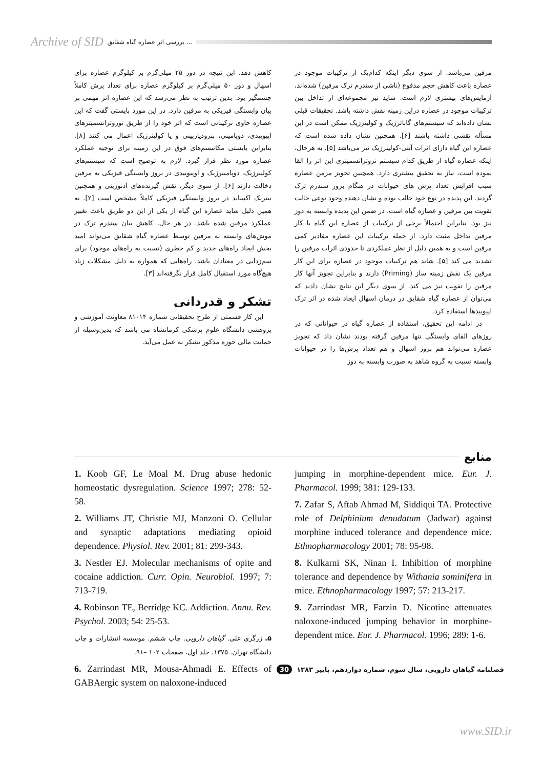Archive of SID بررسی اثر عصاره گیاه شقایق ...
مرفین می‌باشد. از سوی دیگر اینکه کدام‌یک از ترکیبات موجود در عصاره باعث کاهش حجم مدفوع (ناشی از سندرم ترک مرفین) شده‌اند، آزمایش‌های بیشتری لازم است. شاید نیز مجموعه‌ای از تداخل بین ترکیبات موجود در عصاره دراین زمینه نقش داشته باشد. تحقیقات قبلی نشان داده‌اند که سیستم‌های گابائرژیک و کولینرژیک ممکن است در این مسأله نقشی داشته باشند [۶]. همچنین نشان داده شده است که عصاره این گیاه دارای اثرات آنتی-کولینرژیک نیز می‌باشد [۵]. به هرحال، اینکه عصاره گیاه از طریق کدام سیستم نروترانسمیتری این اثر را القا نموده است، نیاز به تحقیق بیشتری دارد. همچنین تجویز مزمن عصاره سبب افزایش تعداد پرش های حیوانات در هنگام بروز سندرم ترک گردید. این پدیده در نوع خود جالب بوده و نشان دهنده وجود نوعی حالت تقویت بین مرفین و عصاره گیاه است. در ضمن این پدیده وابسته به دوز نیز بود. بنابراین احتمالاً برخی از ترکیبات از عصاره این گیاه با کار مرفین تداخل مثبت دارد. از جمله ترکیبات این عصاره مقادیر کمی مرفین است و به همین دلیل از نظر عملکردی تا حدودی اثرات مرفین را تشدید می کند [۵]. شاید هم ترکیبات موجود در عصاره برای این کار مرفین یک نقش زمینه ساز (Priming) دارند و بنابراین تجویز آنها کار مرفین را تقویت نیز می کند. از سوی دیگر این نتایج نشان دادند که می‌توان از عصاره گیاه شقایق در درمان اسهال ایجاد شده در اثر ترک اپیوییدها استفاده کرد.
در ادامه این تحقیق، استفاده از عصاره گیاه در حیواناتی که در روزهای القای وابستگی تنها مرفین گرفته بودند نشان داد که تجویز عصاره می‌تواند هم بروز اسهال و هم تعداد پرش‌ها را در حیوانات وابسته نسبت به گروه شاهد به صورت وابسته به دوز
کاهش دهد. این نتیجه در دوز ۲۵ میلی‌گرم بر کیلوگرم عصاره برای اسهال و دوز ۵۰ میلی‌گرم بر کیلوگرم عصاره برای تعداد پرش کاملاً چشمگیر بود. بدین ترتیب به نظر می‌رسد که این عصاره اثر مهمی بر بیان وابستگی فیزیکی به مرفین دارد. در این مورد بایستی گفت که این عصاره حاوی ترکیباتی است که اثر خود را از طریق نوروترانسمیترهای اپیوییدی، دوپامینی، بنزودیازپینی و یا کولینرژیک اعمال می کنند [۸]. بنابراین بایستی مکانیسم‌های فوق در این زمینه برای توجیه عملکرد عصاره مورد نظر قرار گیرد. لازم به توضیح است که سیستم‌های کولینرژیک، دوپامینرژیک و اوپیوییدی در بروز وابستگی فیزیکی به مرفین دخالت دارند [۶]. از سوی دیگر، نقش گیرنده‌های آدنوزینی و همچنین نیتریک اکساید در بروز وابستگی فیزیکی کاملاً مشخص است [۲]. به همین دلیل شاید عصاره این گیاه از یکی از این دو طریق باعث تغییر عملکرد مرفین شده باشد. در هر حال، کاهش بیان سندرم ترک در موش‌های وابسته به مرفین توسط عصاره گیاه شقایق می‌تواند امید بخش ایجاد راه‌های جدید و کم خطری (نسبت به راه‌های موجود) برای سم‌زدایی در معتادان باشد. راه‌هایی که همواره به دلیل مشکلات زیاد هیچ‌گاه مورد استقبال کامل قرار نگرفته‌اند [۳].
تشکر و قدردانی
این کار قسمتی از طرح تحقیقاتی شماره ۸۱۰۱۴ معاونت آموزشی و پژوهشی دانشگاه علوم پزشکی کرمانشاه می باشد که بدین‌وسیله از حمایت مالی حوزه مذکور تشکر به عمل می‌آید.
منابع
jumping in morphine-dependent mice. Eur. J. Pharmacol. 1999; 381: 129-133.
7. Zafar S, Aftab Ahmad M, Siddiqui TA. Protective role of Delphinium denudatum (Jadwar) against morphine induced tolerance and dependence mice. Ethnopharmacology 2001; 78: 95-98.
8. Kulkarni SK, Ninan I. Inhibition of morphine tolerance and dependence by Withania sominifera in mice. Ethnopharmacology 1997; 57: 213-217.
9. Zarrindast MR, Farzin D. Nicotine attenuates naloxone-induced jumping behavior in morphine-dependent mice. Eur. J. Pharmacol. 1996; 289: 1-6.
1. Koob GF, Le Moal M. Drug abuse hedonic homeostatic dysregulation. Science 1997; 278: 52-58.
2. Williams JT, Christie MJ, Manzoni O. Cellular and synaptic adaptations mediating opioid dependence. Physiol. Rev. 2001; 81: 299-343.
3. Nestler EJ. Molecular mechanisms of opite and cocaine addiction. Curr. Opin. Neurobiol. 1997; 7: 713-719.
4. Robinson TE, Berridge KC. Addiction. Annu. Rev. Psychol. 2003; 54: 25-53.
۵. زرگری علی. گیاهان دارویی. چاپ ششم. موسسه انتشارات و چاپ دانشگاه تهران. ۱۳۷۵، جلد اول، صفحات ۱۰۲ –۹۱.
6. Zarrindast MR, Mousa-Ahmadi E. Effects of GABAergic system on naloxone-induced
فصلنامه گیاهان دارویی، سال سوم، شماره دوازدهم، پاییز ۱۳۸۳ 30
www.SID.ir